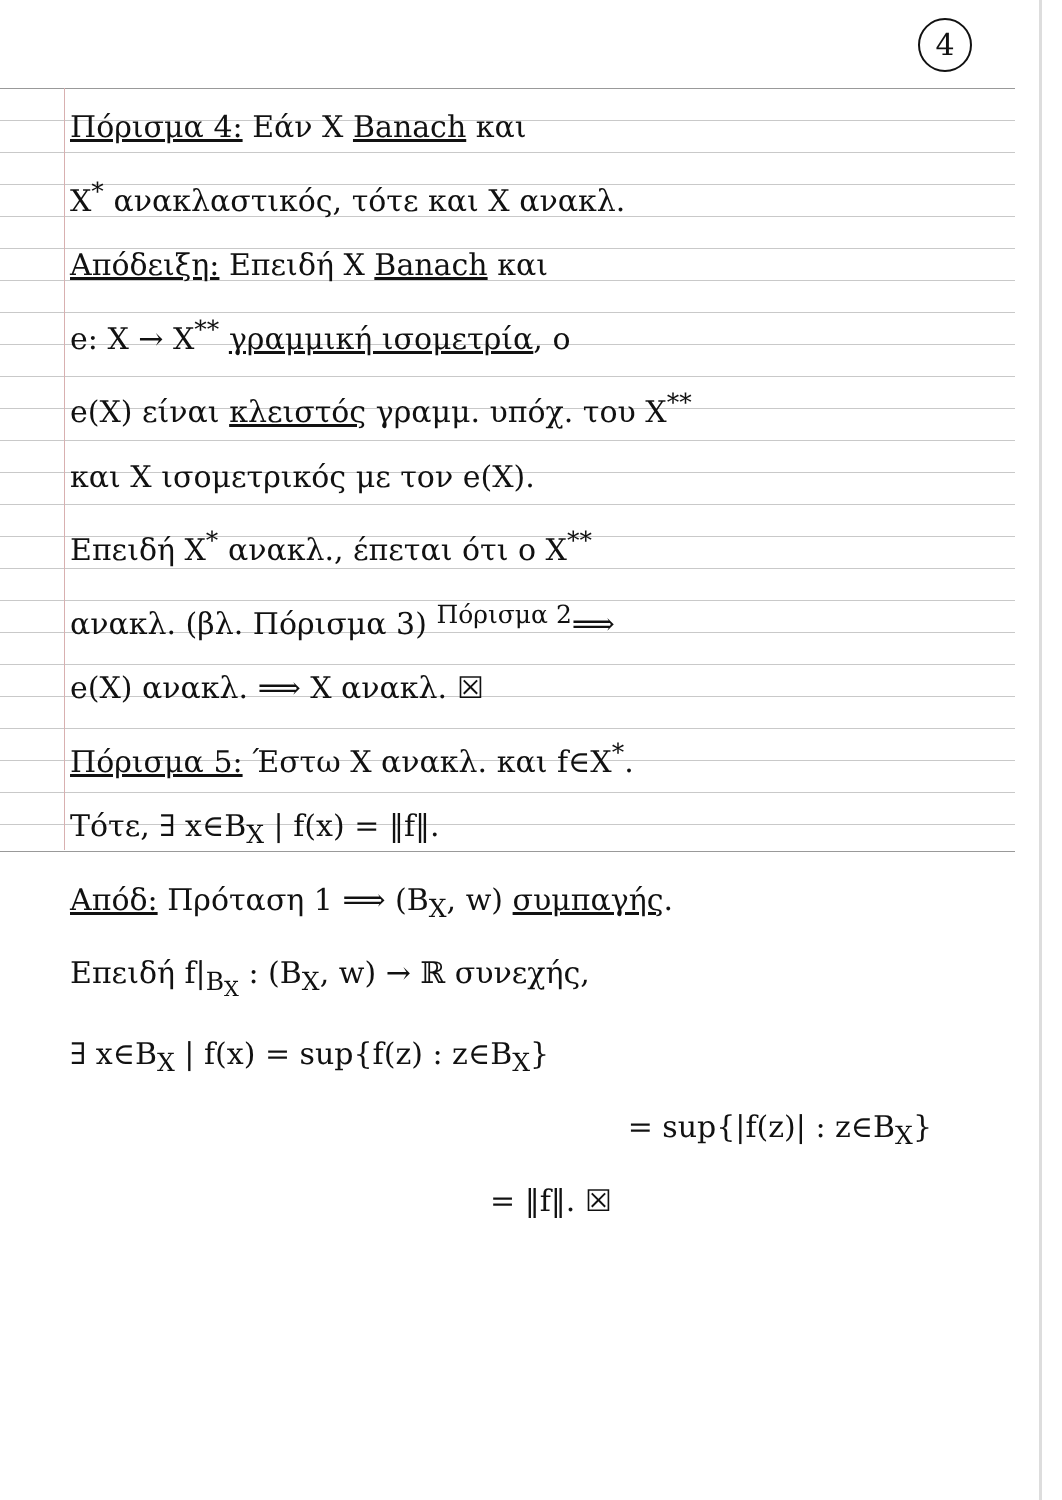4
Πόρισμα 4: Εάν X Banach και
X<sup>*</sup> ανακλαστικός, τότε και X ανακλ.
Απόδειξη: Επειδή X Banach και
e: X → X<sup>**</sup> γραμμική ισομετρία, ο
e(X) είναι κλειστός γραμμ. υπόχ. του X<sup>**</sup>
και X ισομετρικός με τον e(X).
Επειδή X<sup>*</sup> ανακλ., έπεται ότι ο X<sup>**</sup>
ανακλ. (βλ. Πόρισμα 3) <sup>Πόρισμα 2</sup>⟹
e(X) ανακλ. ⟹ X ανακλ. ☒
Πόρισμα 5: Έστω X ανακλ. και f∈X<sup>*</sup>.
Τότε, ∃ x∈B<sub>X</sub> | f(x) = ‖f‖.
Απόδ: Πρόταση 1 ⟹ (B<sub>X</sub>, w) συμπαγής.
Επειδή f|<sub>B<sub>X</sub></sub> : (B<sub>X</sub>, w) → ℝ συνεχής,
∃ x∈B<sub>X</sub> | f(x) = sup{f(z) : z∈B<sub>X</sub>}
= sup{|f(z)| : z∈B<sub>X</sub>}
= ‖f‖. ☒